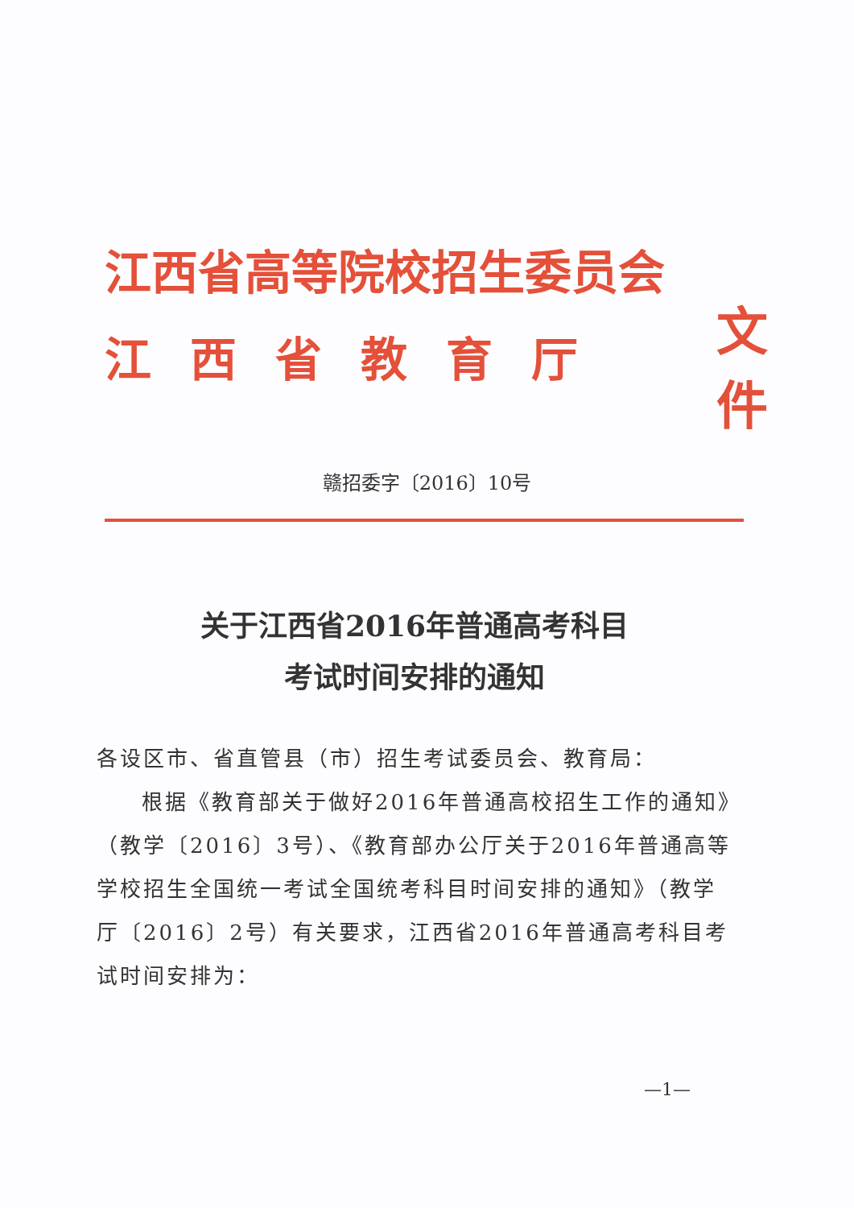江西省高等院校招生委员会
江西省教育厅
文件
赣招委字〔2016〕10号
关于江西省2016年普通高考科目
考试时间安排的通知
各设区市、省直管县（市）招生考试委员会、教育局：
根据《教育部关于做好2016年普通高校招生工作的通知》（教学〔2016〕3号）、《教育部办公厅关于2016年普通高等学校招生全国统一考试全国统考科目时间安排的通知》（教学厅〔2016〕2号）有关要求，江西省2016年普通高考科目考试时间安排为：
—1—